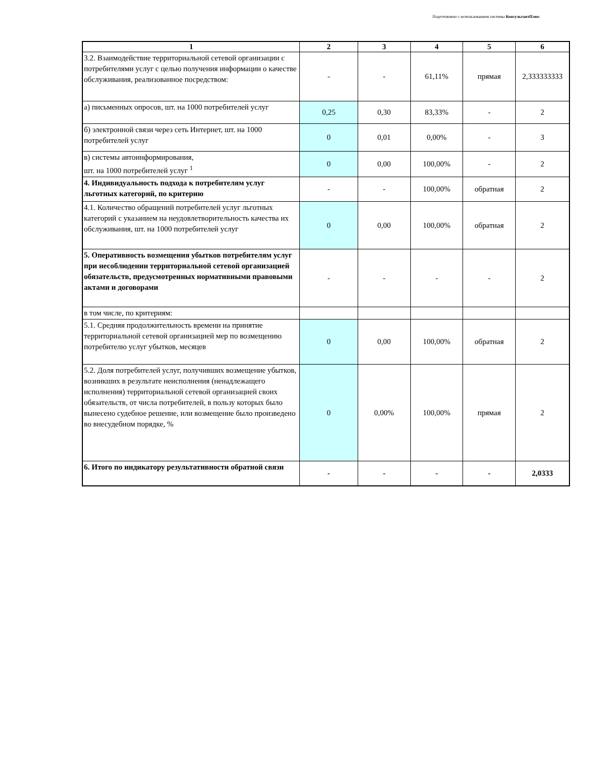Подготовлено с использованием системы КонсультантПлюс
| 1 | 2 | 3 | 4 | 5 | 6 |
| --- | --- | --- | --- | --- | --- |
| 3.2. Взаимодействие территориальной сетевой организации с потребителями услуг с целью получения информации о качестве обслуживания, реализованное посредством: | - | - | 61,11% | прямая | 2,333333333 |
| а) письменных опросов, шт. на 1000 потребителей услуг | 0,25 | 0,30 | 83,33% | - | 2 |
| б) электронной связи через сеть Интернет, шт. на 1000 потребителей услуг | 0 | 0,01 | 0,00% | - | 3 |
| в) системы автоинформирования, шт. на 1000 потребителей услуг <sup>1</sup> | 0 | 0,00 | 100,00% | - | 2 |
| 4. Индивидуальность подхода к потребителям услуг льготных категорий, по критерию | - | - | 100,00% | обратная | 2 |
| 4.1. Количество обращений потребителей услуг льготных категорий с указанием на неудовлетворительность качества их обслуживания, шт. на 1000 потребителей услуг | 0 | 0,00 | 100,00% | обратная | 2 |
| 5. Оперативность возмещения убытков потребителям услуг при несоблюдении территориальной сетевой организацией обязательств, предусмотренных нормативными правовыми актами и договорами | - | - | - | - | 2 |
| в том числе, по критериям: | | | | | |
| 5.1. Средняя продолжительность времени на принятие территориальной сетевой организацией мер по возмещению потребителю услуг убытков, месяцев | 0 | 0,00 | 100,00% | обратная | 2 |
| 5.2. Доля потребителей услуг, получивших возмещение убытков, возникших в результате неисполнения (ненадлежащего исполнения) территориальной сетевой организацией своих обязательств, от числа потребителей, в пользу которых было вынесено судебное решение, или возмещение было произведено во внесудебном порядке, % | 0 | 0,00% | 100,00% | прямая | 2 |
| 6. Итого по индикатору результативности обратной связи | - | - | - | - | 2,0333 |